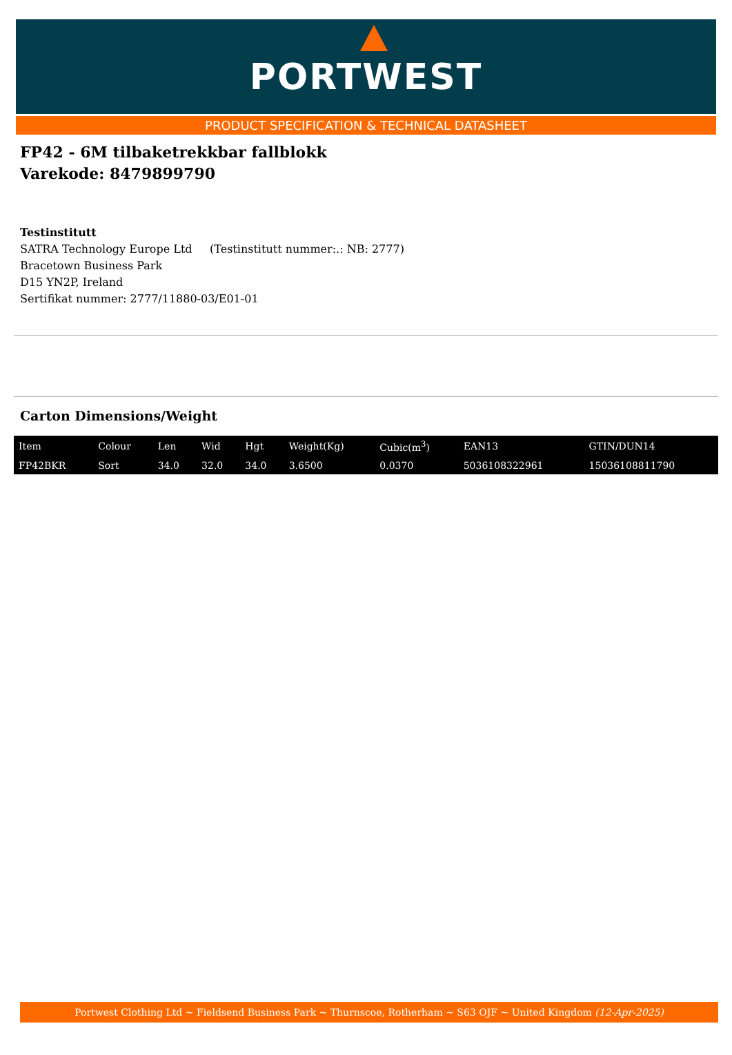PORTWEST
PRODUCT SPECIFICATION & TECHNICAL DATASHEET
FP42 - 6M tilbaketrekkbar fallblokk
Varekode: 8479899790
Testinstitutt
SATRA Technology Europe Ltd (Testinstitutt nummer:.: NB: 2777)
Bracetown Business Park
D15 YN2P, Ireland
Sertifikat nummer: 2777/11880-03/E01-01
Carton Dimensions/Weight
| Item | Colour | Len | Wid | Hgt | Weight(Kg) | Cubic(m<sup>3</sup>) | EAN13 | GTIN/DUN14 |
| --- | --- | --- | --- | --- | --- | --- | --- | --- |
| FP42BKR | Sort | 34.0 | 32.0 | 34.0 | 3.6500 | 0.0370 | 5036108322961 | 15036108811790 |
Portwest Clothing Ltd ~ Fieldsend Business Park ~ Thurnscoe, Rotherham ~ S63 OJF ~ United Kingdom (12-Apr-2025)